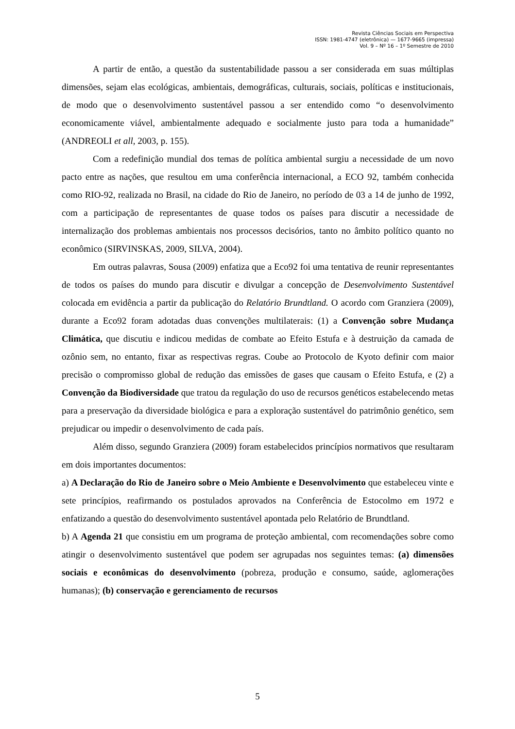Revista Ciências Sociais em Perspectiva
ISSN: 1981-4747 (eletrônica) — 1677-9665 (impressa)
Vol. 9 – Nº 16 – 1º Semestre de 2010
A partir de então, a questão da sustentabilidade passou a ser considerada em suas múltiplas dimensões, sejam elas ecológicas, ambientais, demográficas, culturais, sociais, políticas e institucionais, de modo que o desenvolvimento sustentável passou a ser entendido como “o desenvolvimento economicamente viável, ambientalmente adequado e socialmente justo para toda a humanidade” (ANDREOLI et all, 2003, p. 155).
Com a redefinição mundial dos temas de política ambiental surgiu a necessidade de um novo pacto entre as nações, que resultou em uma conferência internacional, a ECO 92, também conhecida como RIO-92, realizada no Brasil, na cidade do Rio de Janeiro, no período de 03 a 14 de junho de 1992, com a participação de representantes de quase todos os países para discutir a necessidade de internalização dos problemas ambientais nos processos decisórios, tanto no âmbito político quanto no econômico (SIRVINSKAS, 2009, SILVA, 2004).
Em outras palavras, Sousa (2009) enfatiza que a Eco92 foi uma tentativa de reunir representantes de todos os países do mundo para discutir e divulgar a concepção de Desenvolvimento Sustentável colocada em evidência a partir da publicação do Relatório Brundtland. O acordo com Granziera (2009), durante a Eco92 foram adotadas duas convenções multilaterais: (1) a Convenção sobre Mudança Climática, que discutiu e indicou medidas de combate ao Efeito Estufa e à destruição da camada de ozônio sem, no entanto, fixar as respectivas regras. Coube ao Protocolo de Kyoto definir com maior precisão o compromisso global de redução das emissões de gases que causam o Efeito Estufa, e (2) a Convenção da Biodiversidade que tratou da regulação do uso de recursos genéticos estabelecendo metas para a preservação da diversidade biológica e para a exploração sustentável do patrimônio genético, sem prejudicar ou impedir o desenvolvimento de cada país.
Além disso, segundo Granziera (2009) foram estabelecidos princípios normativos que resultaram em dois importantes documentos:
a) A Declaração do Rio de Janeiro sobre o Meio Ambiente e Desenvolvimento que estabeleceu vinte e sete princípios, reafirmando os postulados aprovados na Conferência de Estocolmo em 1972 e enfatizando a questão do desenvolvimento sustentável apontada pelo Relatório de Brundtland.
b) A Agenda 21 que consistiu em um programa de proteção ambiental, com recomendações sobre como atingir o desenvolvimento sustentável que podem ser agrupadas nos seguintes temas: (a) dimensões sociais e econômicas do desenvolvimento (pobreza, produção e consumo, saúde, aglomerações humanas); (b) conservação e gerenciamento de recursos
5